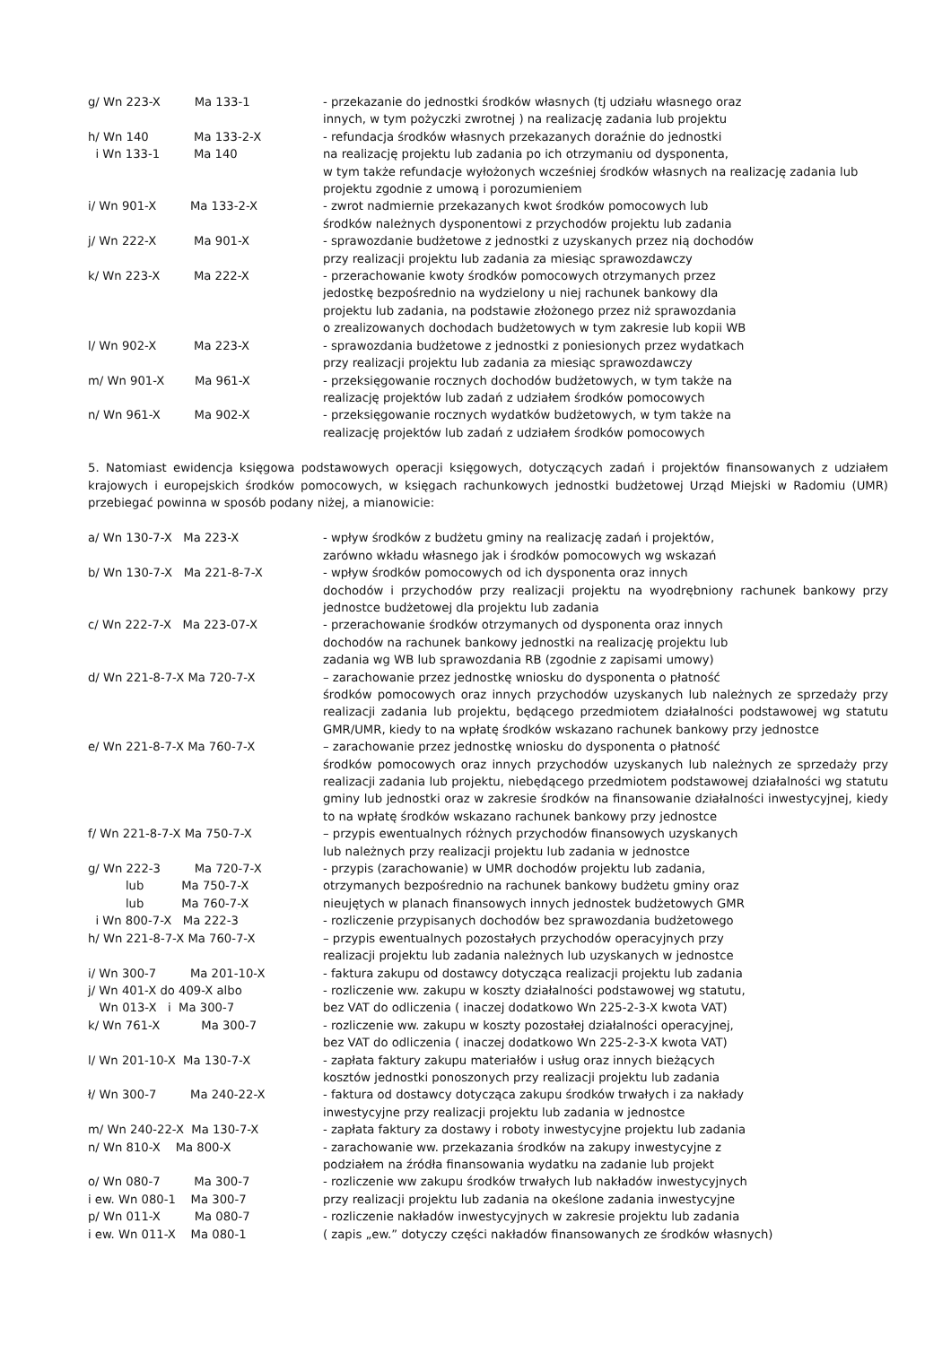g/ Wn 223-X Ma 133-1
- przekazanie do jednostki środków własnych (tj udziału własnego oraz
innych, w tym pożyczki zwrotnej ) na realizację zadania lub projektu
h/ Wn 140 Ma 133-2-X
i Wn 133-1 Ma 140
- refundacja środków własnych przekazanych doraźnie do jednostki
na realizację projektu lub zadania po ich otrzymaniu od dysponenta,
w tym także refundacje wyłożonych wcześniej środków własnych na realizację zadania lub projektu zgodnie z umową i porozumieniem
i/ Wn 901-X Ma 133-2-X
- zwrot nadmiernie przekazanych kwot środków pomocowych lub
środków należnych dysponentowi z przychodów projektu lub zadania
j/ Wn 222-X Ma 901-X
- sprawozdanie budżetowe z jednostki z uzyskanych przez nią dochodów
przy realizacji projektu lub zadania za miesiąc sprawozdawczy
k/ Wn 223-X Ma 222-X
- przerachowanie kwoty środków pomocowych otrzymanych przez
jedostkę bezpośrednio na wydzielony u niej rachunek bankowy dla
projektu lub zadania, na podstawie złożonego przez niż sprawozdania
o zrealizowanych dochodach budżetowych w tym zakresie lub kopii WB
l/ Wn 902-X Ma 223-X
- sprawozdania budżetowe z jednostki z poniesionych przez wydatkach
przy realizacji projektu lub zadania za miesiąc sprawozdawczy
m/ Wn 901-X Ma 961-X
- przeksięgowanie rocznych dochodów budżetowych, w tym także na
realizację projektów lub zadań z udziałem środków pomocowych
n/ Wn 961-X Ma 902-X
- przeksięgowanie rocznych wydatków budżetowych, w tym także na
realizację projektów lub zadań z udziałem środków pomocowych
5. Natomiast ewidencja księgowa podstawowych operacji księgowych, dotyczących zadań i projektów finansowanych z udziałem krajowych i europejskich środków pomocowych, w księgach rachunkowych jednostki budżetowej Urząd Miejski w Radomiu (UMR) przebiegać powinna w sposób podany niżej, a mianowicie:
a/ Wn 130-7-X Ma 223-X
- wpływ środków z budżetu gminy na realizację zadań i projektów,
zarówno wkładu własnego jak i środków pomocowych wg wskazań
b/ Wn 130-7-X Ma 221-8-7-X
- wpływ środków pomocowych od ich dysponenta oraz innych
dochodów i przychodów przy realizacji projektu na wyodrębniony rachunek bankowy przy jednostce budżetowej dla projektu lub zadania
c/ Wn 222-7-X Ma 223-07-X
- przerachowanie środków otrzymanych od dysponenta oraz innych
dochodów na rachunek bankowy jednostki na realizację projektu lub
zadania wg WB lub sprawozdania RB (zgodnie z zapisami umowy)
d/ Wn 221-8-7-X Ma 720-7-X
– zarachowanie przez jednostkę wniosku do dysponenta o płatność
środków pomocowych oraz innych przychodów uzyskanych lub należnych ze sprzedaży przy realizacji zadania lub projektu, będącego przedmiotem działalności podstawowej wg statutu GMR/UMR, kiedy to na wpłatę środków wskazano rachunek bankowy przy jednostce
e/ Wn 221-8-7-X Ma 760-7-X
– zarachowanie przez jednostkę wniosku do dysponenta o płatność
środków pomocowych oraz innych przychodów uzyskanych lub należnych ze sprzedaży przy realizacji zadania lub projektu, niebędącego przedmiotem podstawowej działalności wg statutu gminy lub jednostki oraz w zakresie środków na finansowanie działalności inwestycyjnej, kiedy to na wpłatę środków wskazano rachunek bankowy przy jednostce
f/ Wn 221-8-7-X Ma 750-7-X
– przypis ewentualnych różnych przychodów finansowych uzyskanych
lub należnych przy realizacji projektu lub zadania w jednostce
g/ Wn 222-3 Ma 720-7-X
lub Ma 750-7-X
lub Ma 760-7-X
i Wn 800-7-X Ma 222-3
- przypis (zarachowanie) w UMR dochodów projektu lub zadania,
otrzymanych bezpośrednio na rachunek bankowy budżetu gminy oraz
nieujętych w planach finansowych innych jednostek budżetowych GMR
- rozliczenie przypisanych dochodów bez sprawozdania budżetowego
h/ Wn 221-8-7-X Ma 760-7-X
– przypis ewentualnych pozostałych przychodów operacyjnych przy
realizacji projektu lub zadania należnych lub uzyskanych w jednostce
i/ Wn 300-7 Ma 201-10-X
- faktura zakupu od dostawcy dotycząca realizacji projektu lub zadania
j/ Wn 401-X do 409-X albo
Wn 013-X i Ma 300-7
- rozliczenie ww. zakupu w koszty działalności podstawowej wg statutu,
bez VAT do odliczenia ( inaczej dodatkowo Wn 225-2-3-X kwota VAT)
k/ Wn 761-X Ma 300-7
- rozliczenie ww. zakupu w koszty pozostałej działalności operacyjnej,
bez VAT do odliczenia ( inaczej dodatkowo Wn 225-2-3-X kwota VAT)
l/ Wn 201-10-X Ma 130-7-X
- zapłata faktury zakupu materiałów i usług oraz innych bieżących
kosztów jednostki ponoszonych przy realizacji projektu lub zadania
ł/ Wn 300-7 Ma 240-22-X
- faktura od dostawcy dotycząca zakupu środków trwałych i za nakłady
inwestycyjne przy realizacji projektu lub zadania w jednostce
m/ Wn 240-22-X Ma 130-7-X
- zapłata faktury za dostawy i roboty inwestycyjne projektu lub zadania
n/ Wn 810-X Ma 800-X
- zarachowanie ww. przekazania środków na zakupy inwestycyjne z
podziałem na źródła finansowania wydatku na zadanie lub projekt
o/ Wn 080-7 Ma 300-7
i ew. Wn 080-1 Ma 300-7
- rozliczenie ww zakupu środków trwałych lub nakładów inwestycyjnych
przy realizacji projektu lub zadania na okeślone zadania inwestycyjne
p/ Wn 011-X Ma 080-7
i ew. Wn 011-X Ma 080-1
- rozliczenie nakładów inwestycyjnych w zakresie projektu lub zadania
( zapis „ew.” dotyczy części nakładów finansowanych ze środków własnych)